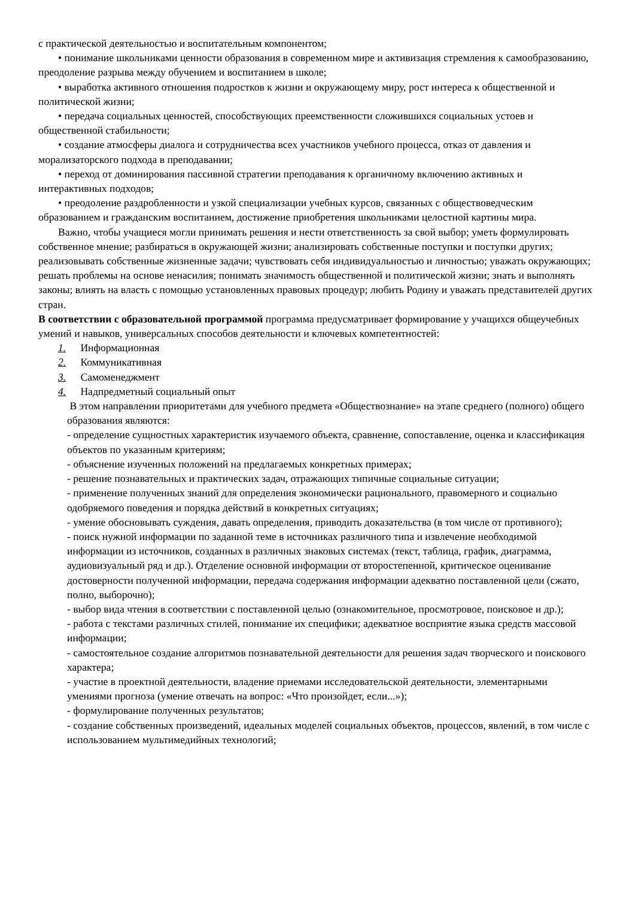с практической деятельностью и воспитательным компонентом;
• понимание школьниками ценности образования в современном мире и активизация стремления к самообразованию, преодоление разрыва между обучением и воспитанием в школе;
• выработка активного отношения подростков к жизни и окружающему миру, рост интереса к общественной и политической жизни;
• передача социальных ценностей, способствующих преемственности сложившихся социальных устоев и общественной стабильности;
• создание атмосферы диалога и сотрудничества всех участников учебного процесса, отказ от давления и морализаторского подхода в преподавании;
• переход от доминирования пассивной стратегии преподавания к органичному включению активных и интерактивных подходов;
• преодоление раздробленности и узкой специализации учебных курсов, связанных с обществоведческим образованием и гражданским воспитанием, достижение приобретения школьниками целостной картины мира.
Важно, чтобы учащиеся могли принимать решения и нести ответственность за свой выбор; уметь формулировать собственное мнение; разбираться в окружающей жизни; анализировать собственные поступки и поступки других; реализовывать собственные жизненные задачи; чувствовать себя индивидуальностью и личностью; уважать окружающих; решать проблемы на основе ненасилия; понимать значимость общественной и политической жизни; знать и выполнять законы; влиять на власть с помощью установленных правовых процедур; любить Родину и уважать представителей других стран.
В соответствии с образовательной программой программа предусматривает формирование у учащихся общеучебных умений и навыков, универсальных способов деятельности и ключевых компетентностей:
1. Информационная
2. Коммуникативная
3. Самоменеджмент
4. Надпредметный социальный опыт
В этом направлении приоритетами для учебного предмета «Обществознание» на этапе среднего (полного) общего образования являются:
- определение сущностных характеристик изучаемого объекта, сравнение, сопоставление, оценка и классификация объектов по указанным критериям;
- объяснение изученных положений на предлагаемых конкретных примерах;
- решение познавательных и практических задач, отражающих типичные социальные ситуации;
- применение полученных знаний для определения экономически рационального, правомерного и социально одобряемого поведения и порядка действий в конкретных ситуациях;
- умение обосновывать суждения, давать определения, приводить доказательства (в том числе от противного);
- поиск нужной информации по заданной теме в источниках различного типа и извлечение необходимой информации из источников, созданных в различных знаковых системах (текст, таблица, график, диаграмма, аудиовизуальный ряд и др.). Отделение основной информации от второстепенной, критическое оценивание достоверности полученной информации, передача содержания информации адекватно поставленной цели (сжато, полно, выборочно);
- выбор вида чтения в соответствии с поставленной целью (ознакомительное, просмотровое, поисковое и др.);
- работа с текстами различных стилей, понимание их специфики; адекватное восприятие языка средств массовой информации;
- самостоятельное создание алгоритмов познавательной деятельности для решения задач творческого и поискового характера;
- участие в проектной деятельности, владение приемами исследовательской деятельности, элементарными умениями прогноза (умение отвечать на вопрос: «Что произойдет, если...»);
- формулирование полученных результатов;
- создание собственных произведений, идеальных моделей социальных объектов, процессов, явлений, в том числе с использованием мультимедийных технологий;